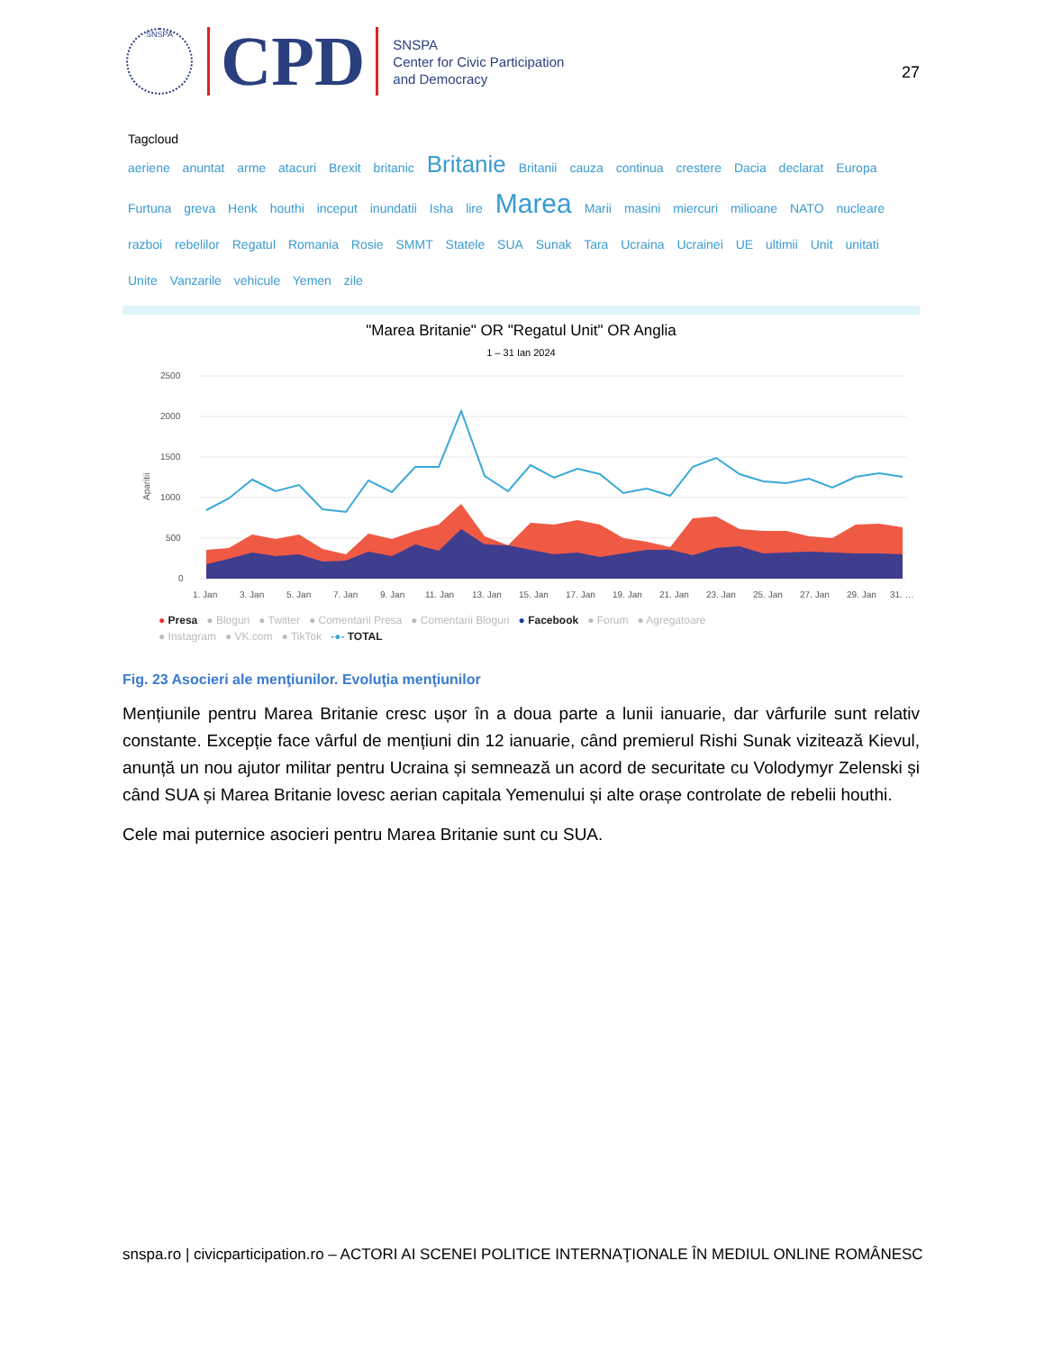SNSPA
CPD
SNSPA
Center for Civic Participation
and Democracy
27
Tagcloud
aeriene anuntat arme atacuri Brexit britanic Britanie Britanii cauza continua crestere Dacia declarat Europa Furtuna greva Henk houthi inceput inundatii Isha lire Marea Marii masini miercuri milioane NATO nucleare razboi rebelilor Regatul Romania Rosie SMMT Statele SUA Sunak Tara Ucraina Ucrainei UE ultimii Unit unitati Unite Vanzarile vehicule Yemen zile
"Marea Britanie" OR "Regatul Unit" OR Anglia
1 – 31 Ian 2024
2500
2000
1500
1000
500
0
Aparitii
1. Jan
3. Jan
5. Jan
7. Jan
9. Jan
11. Jan
13. Jan
15. Jan
17. Jan
19. Jan
21. Jan
23. Jan
25. Jan
27. Jan
29. Jan
31. …
● Presa ● Bloguri ● Twitter ● Comentarii Presa ● Comentarii Bloguri ● Facebook ● Forum ● Agregatoare
● Instagram ● VK.com ● TikTok -●- TOTAL
Fig. 23 Asocieri ale menţiunilor. Evoluţia menţiunilor
Mențiunile pentru Marea Britanie cresc ușor în a doua parte a lunii ianuarie, dar vârfurile sunt relativ constante. Excepție face vârful de mențiuni din 12 ianuarie, când premierul Rishi Sunak vizitează Kievul, anunță un nou ajutor militar pentru Ucraina și semnează un acord de securitate cu Volodymyr Zelenski și când SUA și Marea Britanie lovesc aerian capitala Yemenului și alte orașe controlate de rebelii houthi.
Cele mai puternice asocieri pentru Marea Britanie sunt cu SUA.
snspa.ro | civicparticipation.ro – ACTORI AI SCENEI POLITICE INTERNAŢIONALE ÎN MEDIUL ONLINE ROMÂNESC